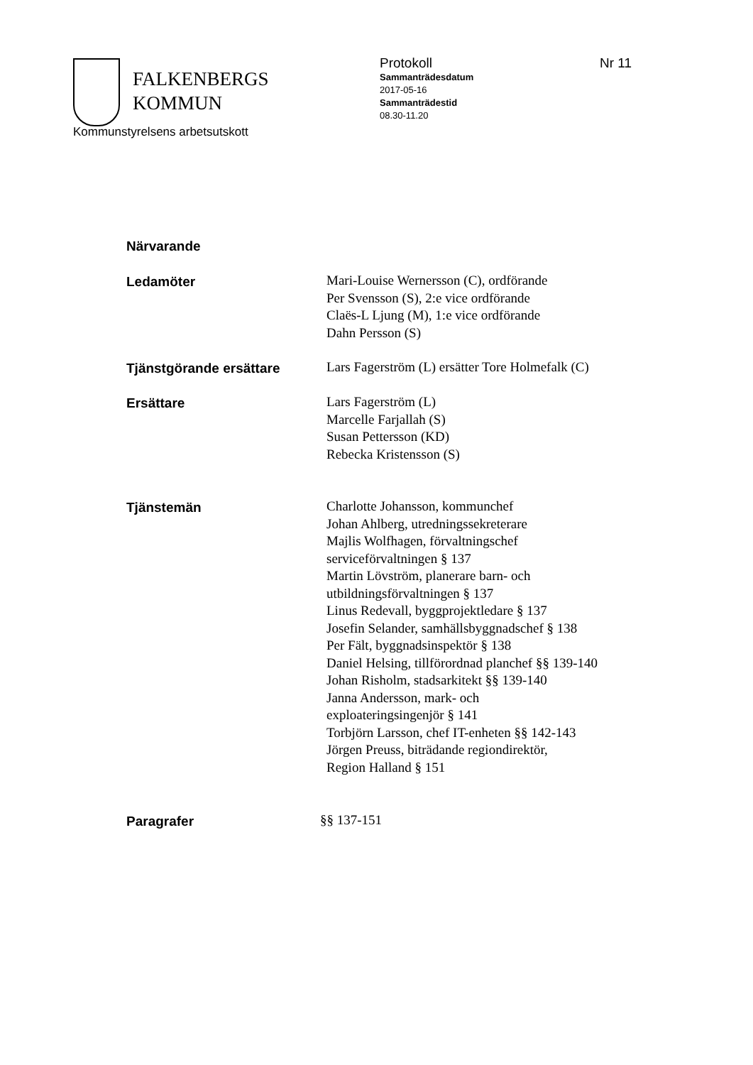FALKENBERGS
KOMMUN
Kommunstyrelsens arbetsutskott
Protokoll
Sammanträdesdatum
2017-05-16
Sammanträdestid
08.30-11.20
Nr 11
Närvarande
Ledamöter
Mari-Louise Wernersson (C), ordförande
Per Svensson (S), 2:e vice ordförande
Claës-L Ljung (M), 1:e vice ordförande
Dahn Persson (S)
Tjänstgörande ersättare
Lars Fagerström (L) ersätter Tore Holmefalk (C)
Ersättare
Lars Fagerström (L)
Marcelle Farjallah (S)
Susan Pettersson (KD)
Rebecka Kristensson (S)
Tjänstemän
Charlotte Johansson, kommunchef
Johan Ahlberg, utredningssekreterare
Majlis Wolfhagen, förvaltningschef
serviceförvaltningen § 137
Martin Lövström, planerare barn- och
utbildningsförvaltningen § 137
Linus Redevall, byggprojektledare § 137
Josefin Selander, samhällsbyggnadschef § 138
Per Fält, byggnadsinspektör § 138
Daniel Helsing, tillförordnad planchef §§ 139-140
Johan Risholm, stadsarkitekt §§ 139-140
Janna Andersson, mark- och
exploateringsingenjör § 141
Torbjörn Larsson, chef IT-enheten §§ 142-143
Jörgen Preuss, biträdande regiondirektör,
Region Halland § 151
Paragrafer
§§ 137-151